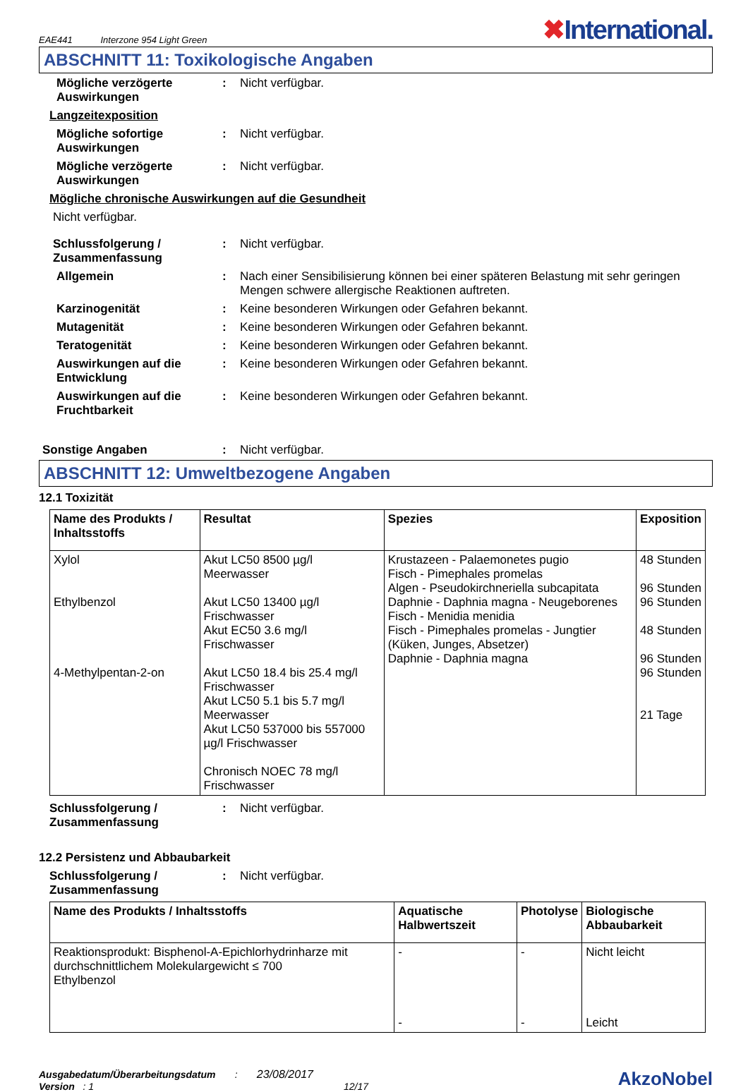EAE441 Interzone 954 Light Green
✖International.
ABSCHNITT 11: Toxikologische Angaben
Mögliche verzögerte Auswirkungen
: Nicht verfügbar.
Langzeitexposition
Mögliche sofortige Auswirkungen
: Nicht verfügbar.
Mögliche verzögerte Auswirkungen
: Nicht verfügbar.
Mögliche chronische Auswirkungen auf die Gesundheit
Nicht verfügbar.
Schlussfolgerung / Zusammenfassung
: Nicht verfügbar.
Allgemein : Nach einer Sensibilisierung können bei einer späteren Belastung mit sehr geringen Mengen schwere allergische Reaktionen auftreten.
Karzinogenität : Keine besonderen Wirkungen oder Gefahren bekannt.
Mutagenität : Keine besonderen Wirkungen oder Gefahren bekannt.
Teratogenität : Keine besonderen Wirkungen oder Gefahren bekannt.
Auswirkungen auf die Entwicklung
: Keine besonderen Wirkungen oder Gefahren bekannt.
Auswirkungen auf die Fruchtbarkeit
: Keine besonderen Wirkungen oder Gefahren bekannt.
Sonstige Angaben : Nicht verfügbar.
ABSCHNITT 12: Umweltbezogene Angaben
12.1 Toxizität
| Name des Produkts / Inhaltsstoffs | Resultat | Spezies | Exposition |
| --- | --- | --- | --- |
| Xylol Ethylbenzol 4-Methylpentan-2-on | Akut LC50 8500 µg/l Meerwasser Akut LC50 13400 µg/l Frischwasser Akut EC50 3.6 mg/l Frischwasser Akut LC50 18.4 bis 25.4 mg/l Frischwasser Akut LC50 5.1 bis 5.7 mg/l Meerwasser Akut LC50 537000 bis 557000 µg/l Frischwasser Chronisch NOEC 78 mg/l Frischwasser | Krustazeen - Palaemonetes pugio Fisch - Pimephales promelas Algen - Pseudokirchneriella subcapitata Daphnie - Daphnia magna - Neugeborenes Fisch - Menidia menidia Fisch - Pimephales promelas - Jungtier (Küken, Junges, Absetzer) Daphnie - Daphnia magna | 48 Stunden 96 Stunden 96 Stunden 48 Stunden 96 Stunden 96 Stunden 21 Tage |
Schlussfolgerung / Zusammenfassung
: Nicht verfügbar.
12.2 Persistenz und Abbaubarkeit
Schlussfolgerung / Zusammenfassung
: Nicht verfügbar.
| Name des Produkts / Inhaltsstoffs | Aquatische Halbwertszeit | Photolyse | Biologische Abbaubarkeit |
| --- | --- | --- | --- |
| Reaktionsprodukt: Bisphenol-A-Epichlorhydrinharze mit durchschnittlichem Molekulargewicht ≤ 700 Ethylbenzol | - - | - - | Nicht leicht Leicht |
Ausgabedatum/Überarbeitungsdatum : 23/08/2017
Version : 1 12/17
AkzoNobel